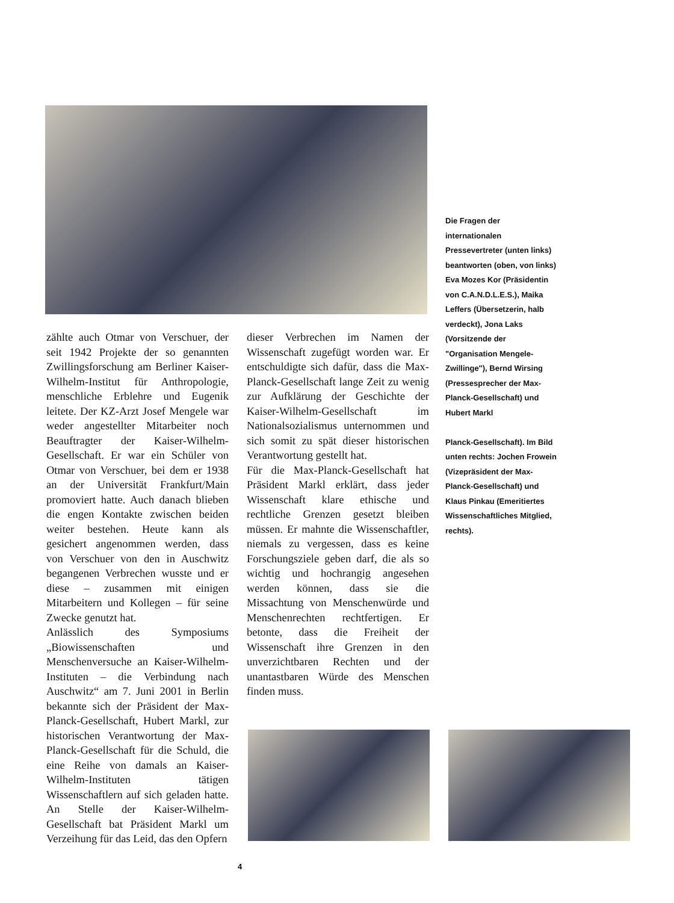Die Fragen der internationalen Pressevertreter (unten links) beantworten (oben, von links) Eva Mozes Kor (Präsidentin von C.A.N.D.L.E.S.), Maika Leffers (Übersetzerin, halb verdeckt), Jona Laks (Vorsitzende der "Organisation Mengele-Zwillinge"), Bernd Wirsing (Pressesprecher der Max-Planck-Gesellschaft) und Hubert Markl
Planck-Gesellschaft). Im Bild unten rechts: Jochen Frowein (Vizepräsident der Max-Planck-Gesellschaft) und Klaus Pinkau (Emeritiertes Wissenschaftliches Mitglied, rechts).
zählte auch Otmar von Verschuer, der seit 1942 Projekte der so genannten Zwillingsforschung am Berliner Kaiser-Wilhelm-Institut für Anthropologie, menschliche Erblehre und Eugenik leitete. Der KZ-Arzt Josef Mengele war weder angestellter Mitarbeiter noch Beauftragter der Kaiser-Wilhelm-Gesellschaft. Er war ein Schüler von Otmar von Verschuer, bei dem er 1938 an der Universität Frankfurt/Main promoviert hatte. Auch danach blieben die engen Kontakte zwischen beiden weiter bestehen. Heute kann als gesichert angenommen werden, dass von Verschuer von den in Auschwitz begangenen Verbrechen wusste und er diese – zusammen mit einigen Mitarbeitern und Kollegen – für seine Zwecke genutzt hat.
Anlässlich des Symposiums „Biowissenschaften und Menschenversuche an Kaiser-Wilhelm-Instituten – die Verbindung nach Auschwitz“ am 7. Juni 2001 in Berlin bekannte sich der Präsident der Max-Planck-Gesellschaft, Hubert Markl, zur historischen Verantwortung der Max-Planck-Gesellschaft für die Schuld, die eine Reihe von damals an Kaiser-Wilhelm-Instituten tätigen Wissenschaftlern auf sich geladen hatte. An Stelle der Kaiser-Wilhelm-Gesellschaft bat Präsident Markl um Verzeihung für das Leid, das den Opfern
dieser Verbrechen im Namen der Wissenschaft zugefügt worden war. Er entschuldigte sich dafür, dass die Max-Planck-Gesellschaft lange Zeit zu wenig zur Aufklärung der Geschichte der Kaiser-Wilhelm-Gesellschaft im Nationalsozialismus unternommen und sich somit zu spät dieser historischen Verantwortung gestellt hat.
Für die Max-Planck-Gesellschaft hat Präsident Markl erklärt, dass jeder Wissenschaft klare ethische und rechtliche Grenzen gesetzt bleiben müssen. Er mahnte die Wissenschaftler, niemals zu vergessen, dass es keine Forschungsziele geben darf, die als so wichtig und hochrangig angesehen werden können, dass sie die Missachtung von Menschenwürde und Menschenrechten rechtfertigen. Er betonte, dass die Freiheit der Wissenschaft ihre Grenzen in den unverzichtbaren Rechten und der unantastbaren Würde des Menschen finden muss.
4